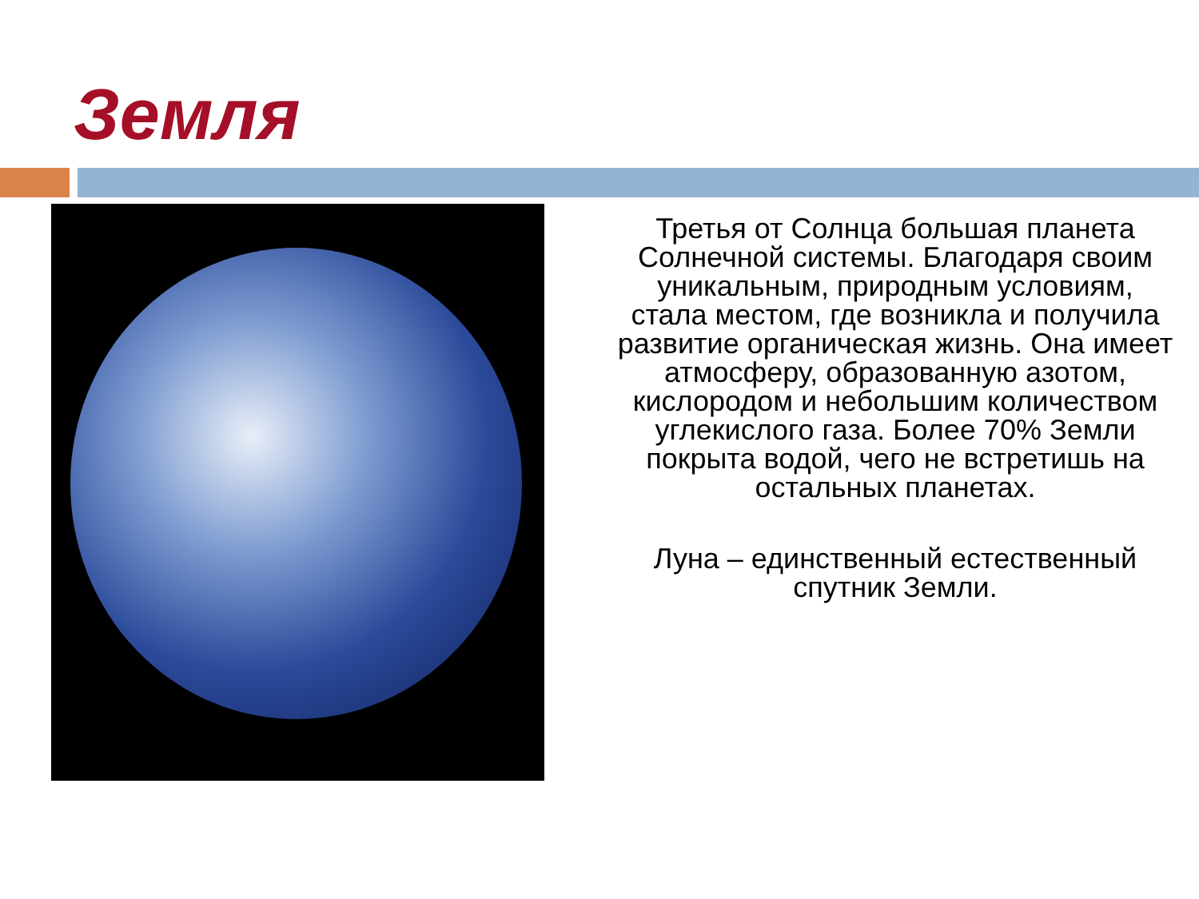Земля
Третья от Солнца большая планета Солнечной системы. Благодаря своим уникальным, природным условиям, стала местом, где возникла и получила развитие органическая жизнь. Она имеет атмосферу, образованную азотом, кислородом и небольшим количеством углекислого газа. Более 70% Земли покрыта водой, чего не встретишь на остальных планетах.
Луна – единственный естественный спутник Земли.